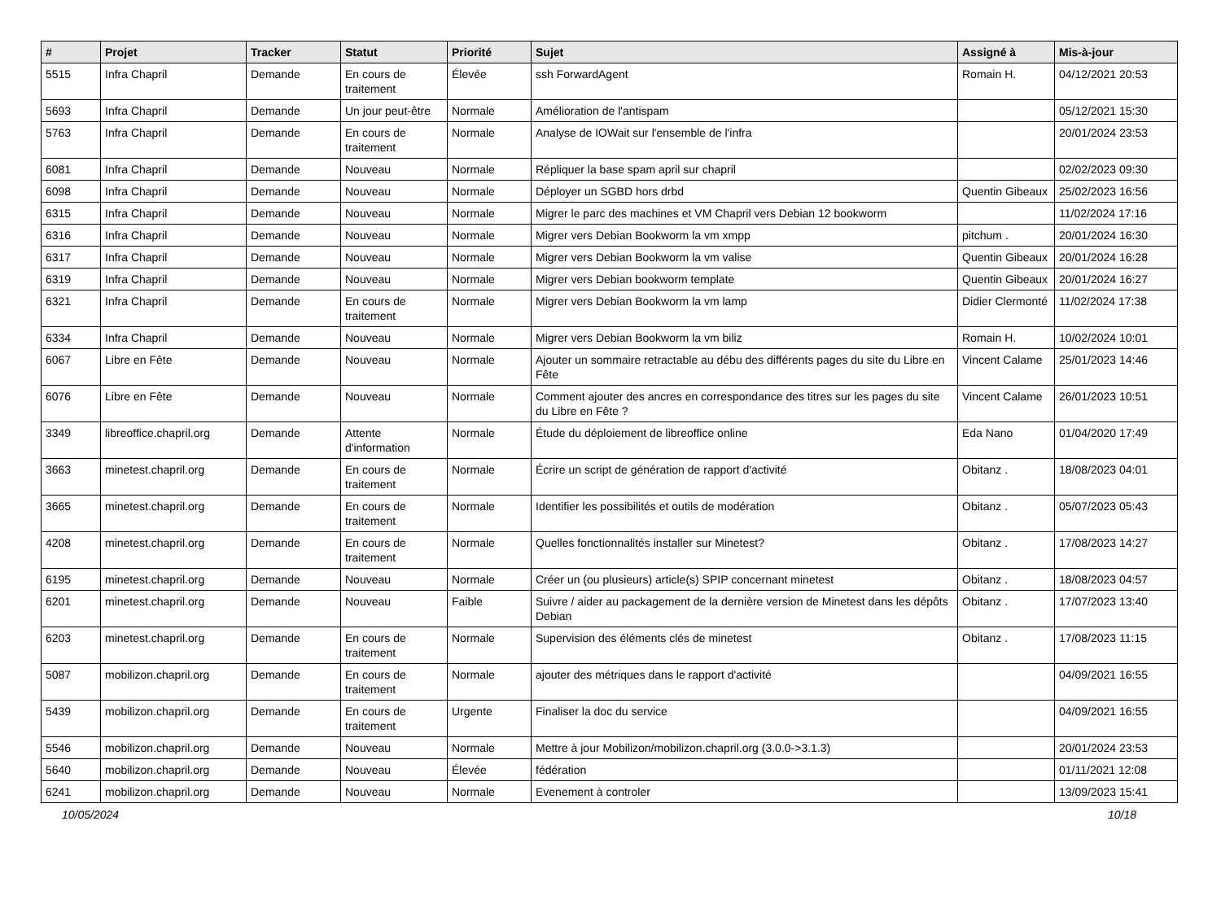| # | Projet | Tracker | Statut | Priorité | Sujet | Assigné à | Mis-à-jour |
| --- | --- | --- | --- | --- | --- | --- | --- |
| 5515 | Infra Chapril | Demande | En cours de traitement | Élevée | ssh ForwardAgent | Romain H. | 04/12/2021 20:53 |
| 5693 | Infra Chapril | Demande | Un jour peut-être | Normale | Amélioration de l'antispam | | 05/12/2021 15:30 |
| 5763 | Infra Chapril | Demande | En cours de traitement | Normale | Analyse de IOWait sur l'ensemble de l'infra | | 20/01/2024 23:53 |
| 6081 | Infra Chapril | Demande | Nouveau | Normale | Répliquer la base spam april sur chapril | | 02/02/2023 09:30 |
| 6098 | Infra Chapril | Demande | Nouveau | Normale | Déployer un SGBD hors drbd | Quentin Gibeaux | 25/02/2023 16:56 |
| 6315 | Infra Chapril | Demande | Nouveau | Normale | Migrer le parc des machines et VM Chapril vers Debian 12 bookworm | | 11/02/2024 17:16 |
| 6316 | Infra Chapril | Demande | Nouveau | Normale | Migrer vers Debian Bookworm la vm xmpp | pitchum . | 20/01/2024 16:30 |
| 6317 | Infra Chapril | Demande | Nouveau | Normale | Migrer vers Debian Bookworm la vm valise | Quentin Gibeaux | 20/01/2024 16:28 |
| 6319 | Infra Chapril | Demande | Nouveau | Normale | Migrer vers Debian bookworm template | Quentin Gibeaux | 20/01/2024 16:27 |
| 6321 | Infra Chapril | Demande | En cours de traitement | Normale | Migrer vers Debian Bookworm la vm lamp | Didier Clermonté | 11/02/2024 17:38 |
| 6334 | Infra Chapril | Demande | Nouveau | Normale | Migrer vers Debian Bookworm la vm biliz | Romain H. | 10/02/2024 10:01 |
| 6067 | Libre en Fête | Demande | Nouveau | Normale | Ajouter un sommaire retractable au débu des différents pages du site du Libre en Fête | Vincent Calame | 25/01/2023 14:46 |
| 6076 | Libre en Fête | Demande | Nouveau | Normale | Comment ajouter des ancres en correspondance des titres sur les pages du site du Libre en Fête ? | Vincent Calame | 26/01/2023 10:51 |
| 3349 | libreoffice.chapril.org | Demande | Attente d'information | Normale | Étude du déploiement de libreoffice online | Eda Nano | 01/04/2020 17:49 |
| 3663 | minetest.chapril.org | Demande | En cours de traitement | Normale | Écrire un script de génération de rapport d'activité | Obitanz . | 18/08/2023 04:01 |
| 3665 | minetest.chapril.org | Demande | En cours de traitement | Normale | Identifier les possibilités et outils de modération | Obitanz . | 05/07/2023 05:43 |
| 4208 | minetest.chapril.org | Demande | En cours de traitement | Normale | Quelles fonctionnalités installer sur Minetest? | Obitanz . | 17/08/2023 14:27 |
| 6195 | minetest.chapril.org | Demande | Nouveau | Normale | Créer un (ou plusieurs) article(s) SPIP concernant minetest | Obitanz . | 18/08/2023 04:57 |
| 6201 | minetest.chapril.org | Demande | Nouveau | Faible | Suivre / aider au packagement de la dernière version de Minetest dans les dépôts Debian | Obitanz . | 17/07/2023 13:40 |
| 6203 | minetest.chapril.org | Demande | En cours de traitement | Normale | Supervision des éléments clés de minetest | Obitanz . | 17/08/2023 11:15 |
| 5087 | mobilizon.chapril.org | Demande | En cours de traitement | Normale | ajouter des métriques dans le rapport d'activité | | 04/09/2021 16:55 |
| 5439 | mobilizon.chapril.org | Demande | En cours de traitement | Urgente | Finaliser la doc du service | | 04/09/2021 16:55 |
| 5546 | mobilizon.chapril.org | Demande | Nouveau | Normale | Mettre à jour Mobilizon/mobilizon.chapril.org (3.0.0->3.1.3) | | 20/01/2024 23:53 |
| 5640 | mobilizon.chapril.org | Demande | Nouveau | Élevée | fédération | | 01/11/2021 12:08 |
| 6241 | mobilizon.chapril.org | Demande | Nouveau | Normale | Evenement à controler | | 13/09/2023 15:41 |
10/05/2024 10/18